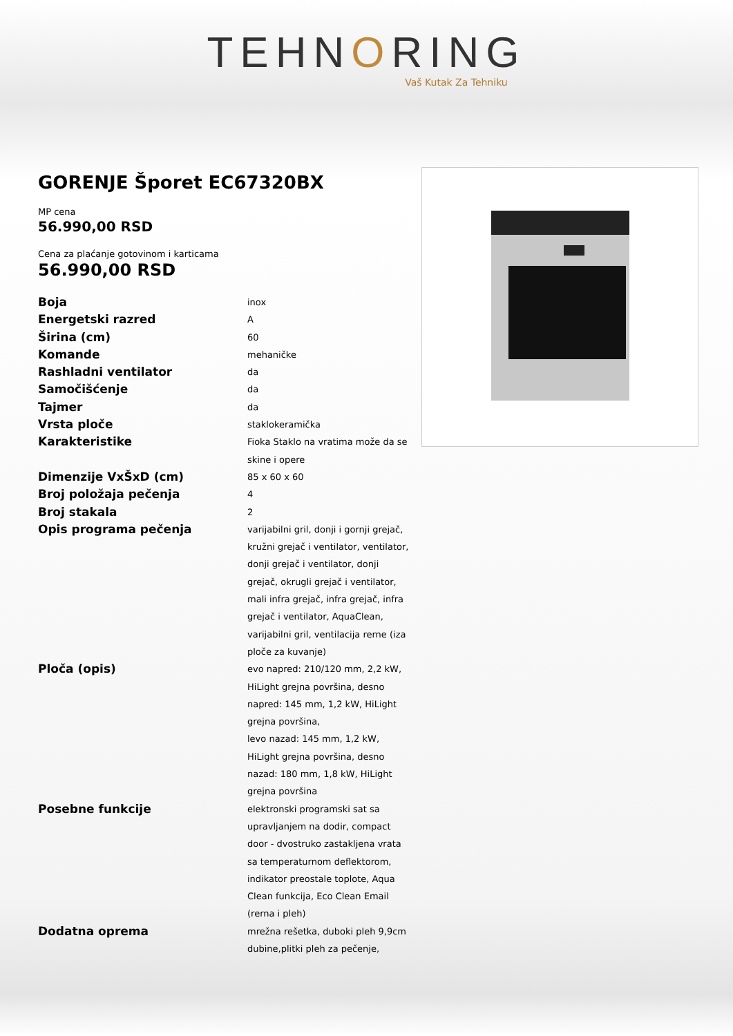TEHNORING
Vaš Kutak Za Tehniku
GORENJE Šporet EC67320BX
MP cena
56.990,00 RSD
Cena za plaćanje gotovinom i karticama
56.990,00 RSD
| Boja | inox |
| Energetski razred | A |
| Širina (cm) | 60 |
| Komande | mehaničke |
| Rashladni ventilator | da |
| Samočišćenje | da |
| Tajmer | da |
| Vrsta ploče | staklokeramička |
| Karakteristike | Fioka Staklo na vratima može da se skine i opere |
| Dimenzije VxŠxD (cm) | 85 x 60 x 60 |
| Broj položaja pečenja | 4 |
| Broj stakala | 2 |
| Opis programa pečenja | varijabilni gril, donji i gornji grejač, kružni grejač i ventilator, ventilator, donji grejač i ventilator, donji grejač, okrugli grejač i ventilator, mali infra grejač, infra grejač, infra grejač i ventilator, AquaClean, varijabilni gril, ventilacija rerne (iza ploče za kuvanje) |
| Ploča (opis) | evo napred: 210/120 mm, 2,2 kW, HiLight grejna površina, desno napred: 145 mm, 1,2 kW, HiLight grejna površina, levo nazad: 145 mm, 1,2 kW, HiLight grejna površina, desno nazad: 180 mm, 1,8 kW, HiLight grejna površina |
| Posebne funkcije | elektronski programski sat sa upravljanjem na dodir, compact door - dvostruko zastakljena vrata sa temperaturnom deflektorom, indikator preostale toplote, Aqua Clean funkcija, Eco Clean Email (rerna i pleh) |
| Dodatna oprema | mrežna rešetka, duboki pleh 9,9cm dubine,plitki pleh za pečenje, |